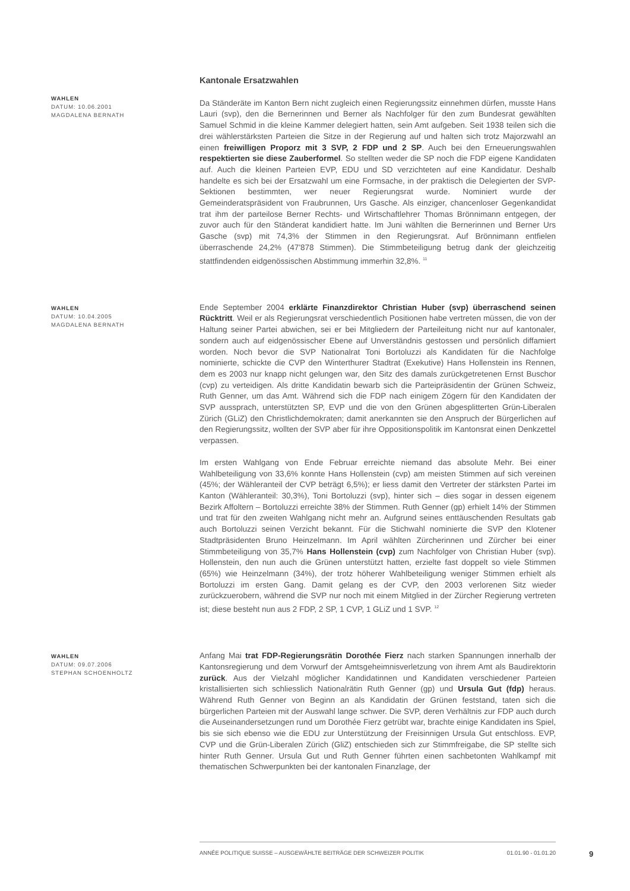WAHLEN
DATUM: 10.06.2001
MAGDALENA BERNATH
Kantonale Ersatzwahlen
Da Ständeräte im Kanton Bern nicht zugleich einen Regierungssitz einnehmen dürfen, musste Hans Lauri (svp), den die Bernerinnen und Berner als Nachfolger für den zum Bundesrat gewählten Samuel Schmid in die kleine Kammer delegiert hatten, sein Amt aufgeben. Seit 1938 teilen sich die drei wählerstärksten Parteien die Sitze in der Regierung auf und halten sich trotz Majorzwahl an einen freiwilligen Proporz mit 3 SVP, 2 FDP und 2 SP. Auch bei den Erneuerungswahlen respektierten sie diese Zauberformel. So stellten weder die SP noch die FDP eigene Kandidaten auf. Auch die kleinen Parteien EVP, EDU und SD verzichteten auf eine Kandidatur. Deshalb handelte es sich bei der Ersatzwahl um eine Formsache, in der praktisch die Delegierten der SVP-Sektionen bestimmten, wer neuer Regierungsrat wurde. Nominiert wurde der Gemeinderatspräsident von Fraubrunnen, Urs Gasche. Als einziger, chancenloser Gegenkandidat trat ihm der parteilose Berner Rechts- und Wirtschaftlehrer Thomas Brönnimann entgegen, der zuvor auch für den Ständerat kandidiert hatte. Im Juni wählten die Bernerinnen und Berner Urs Gasche (svp) mit 74,3% der Stimmen in den Regierungsrat. Auf Brönnimann entfielen überraschende 24,2% (47'878 Stimmen). Die Stimmbeteiligung betrug dank der gleichzeitig stattfindenden eidgenössischen Abstimmung immerhin 32,8%. <sup>11</sup>
WAHLEN
DATUM: 10.04.2005
MAGDALENA BERNATH
Ende September 2004 erklärte Finanzdirektor Christian Huber (svp) überraschend seinen Rücktritt. Weil er als Regierungsrat verschiedentlich Positionen habe vertreten müssen, die von der Haltung seiner Partei abwichen, sei er bei Mitgliedern der Parteileitung nicht nur auf kantonaler, sondern auch auf eidgenössischer Ebene auf Unverständnis gestossen und persönlich diffamiert worden. Noch bevor die SVP Nationalrat Toni Bortoluzzi als Kandidaten für die Nachfolge nominierte, schickte die CVP den Winterthurer Stadtrat (Exekutive) Hans Hollenstein ins Rennen, dem es 2003 nur knapp nicht gelungen war, den Sitz des damals zurückgetretenen Ernst Buschor (cvp) zu verteidigen. Als dritte Kandidatin bewarb sich die Parteipräsidentin der Grünen Schweiz, Ruth Genner, um das Amt. Während sich die FDP nach einigem Zögern für den Kandidaten der SVP aussprach, unterstützten SP, EVP und die von den Grünen abgesplitterten Grün-Liberalen Zürich (GLiZ) den Christlichdemokraten; damit anerkannten sie den Anspruch der Bürgerlichen auf den Regierungssitz, wollten der SVP aber für ihre Oppositionspolitik im Kantonsrat einen Denkzettel verpassen.
Im ersten Wahlgang von Ende Februar erreichte niemand das absolute Mehr. Bei einer Wahlbeteiligung von 33,6% konnte Hans Hollenstein (cvp) am meisten Stimmen auf sich vereinen (45%; der Wähleranteil der CVP beträgt 6,5%); er liess damit den Vertreter der stärksten Partei im Kanton (Wähleranteil: 30,3%), Toni Bortoluzzi (svp), hinter sich – dies sogar in dessen eigenem Bezirk Affoltern – Bortoluzzi erreichte 38% der Stimmen. Ruth Genner (gp) erhielt 14% der Stimmen und trat für den zweiten Wahlgang nicht mehr an. Aufgrund seines enttäuschenden Resultats gab auch Bortoluzzi seinen Verzicht bekannt. Für die Stichwahl nominierte die SVP den Klotener Stadtpräsidenten Bruno Heinzelmann. Im April wählten Zürcherinnen und Zürcher bei einer Stimmbeteiligung von 35,7% Hans Hollenstein (cvp) zum Nachfolger von Christian Huber (svp). Hollenstein, den nun auch die Grünen unterstützt hatten, erzielte fast doppelt so viele Stimmen (65%) wie Heinzelmann (34%), der trotz höherer Wahlbeteiligung weniger Stimmen erhielt als Bortoluzzi im ersten Gang. Damit gelang es der CVP, den 2003 verlorenen Sitz wieder zurückzuerobern, während die SVP nur noch mit einem Mitglied in der Zürcher Regierung vertreten ist; diese besteht nun aus 2 FDP, 2 SP, 1 CVP, 1 GLiZ und 1 SVP. <sup>12</sup>
WAHLEN
DATUM: 09.07.2006
STEPHAN SCHOENHOLTZ
Anfang Mai trat FDP-Regierungsrätin Dorothée Fierz nach starken Spannungen innerhalb der Kantonsregierung und dem Vorwurf der Amtsgeheimnisverletzung von ihrem Amt als Baudirektorin zurück. Aus der Vielzahl möglicher Kandidatinnen und Kandidaten verschiedener Parteien kristallisierten sich schliesslich Nationalrätin Ruth Genner (gp) und Ursula Gut (fdp) heraus. Während Ruth Genner von Beginn an als Kandidatin der Grünen feststand, taten sich die bürgerlichen Parteien mit der Auswahl lange schwer. Die SVP, deren Verhältnis zur FDP auch durch die Auseinandersetzungen rund um Dorothée Fierz getrübt war, brachte einige Kandidaten ins Spiel, bis sie sich ebenso wie die EDU zur Unterstützung der Freisinnigen Ursula Gut entschloss. EVP, CVP und die Grün-Liberalen Zürich (GliZ) entschieden sich zur Stimmfreigabe, die SP stellte sich hinter Ruth Genner. Ursula Gut und Ruth Genner führten einen sachbetonten Wahlkampf mit thematischen Schwerpunkten bei der kantonalen Finanzlage, der
ANNÉE POLITIQUE SUISSE – AUSGEWÄHLTE BEITRÄGE DER SCHWEIZER POLITIK 01.01.90 - 01.01.20
9